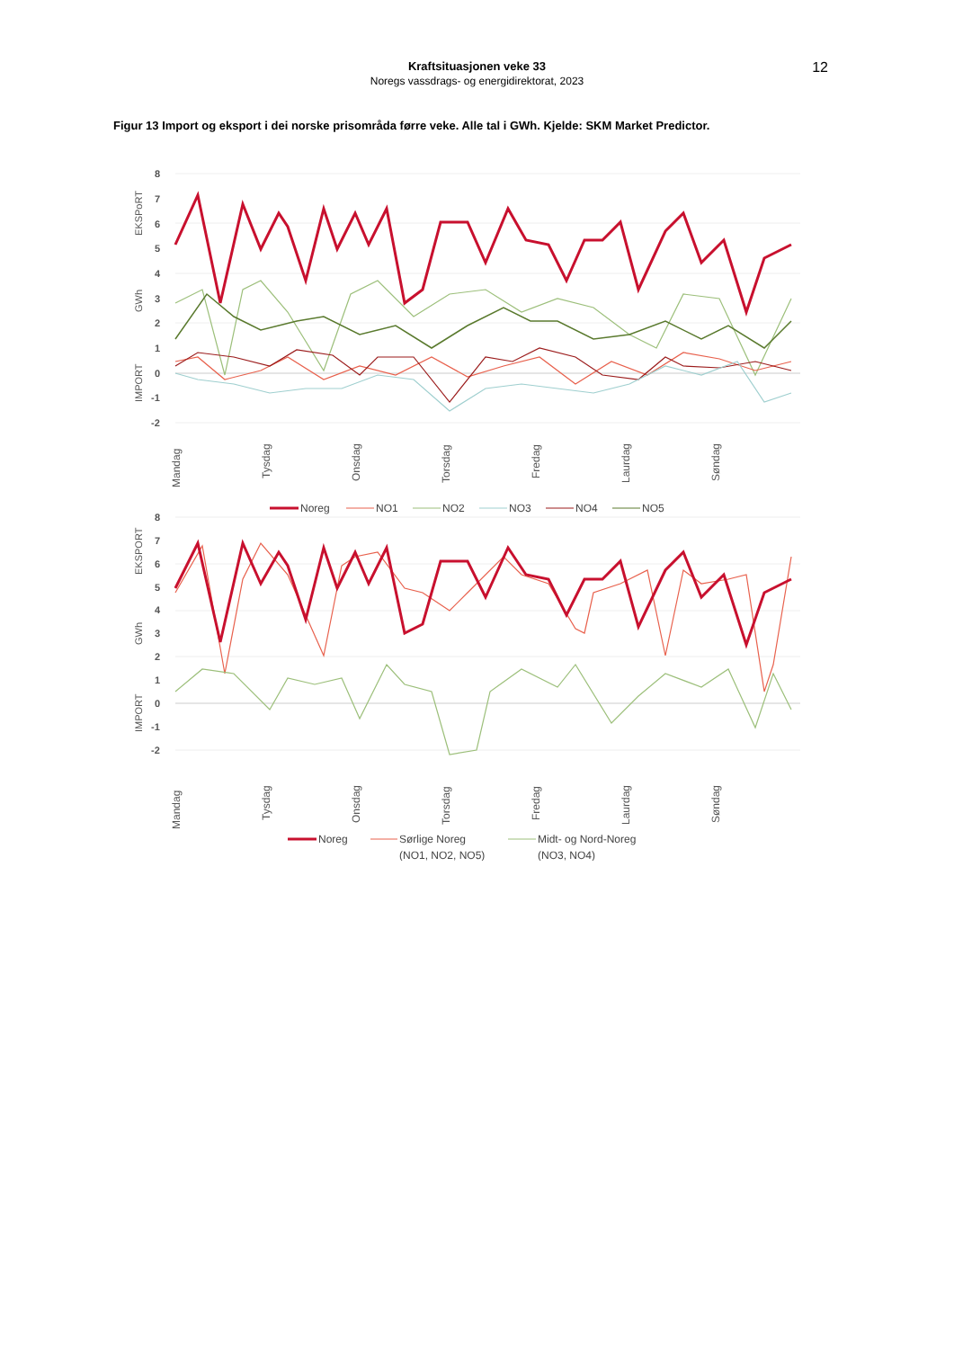12
Kraftsituasjonen veke 33
Noregs vassdrags- og energidirektorat, 2023
Figur 13 Import og eksport i dei norske prisområda førre veke. Alle tal i GWh. Kjelde: SKM Market Predictor.
8
7
6
5
4
3
2
1
0
-1
-2
EKSPoRT
GWh
IMPORT
Mandag
Tysdag
Onsdag
Torsdag
Fredag
Laurdag
Søndag
Noreg
NO1
NO2
NO3
NO4
NO5
8
7
6
5
4
3
2
1
0
-1
-2
EKSPORT
GWh
IMPORT
Mandag
Tysdag
Onsdag
Torsdag
Fredag
Laurdag
Søndag
Noreg
Sørlige Noreg
(NO1, NO2, NO5)
Midt- og Nord-Noreg
(NO3, NO4)